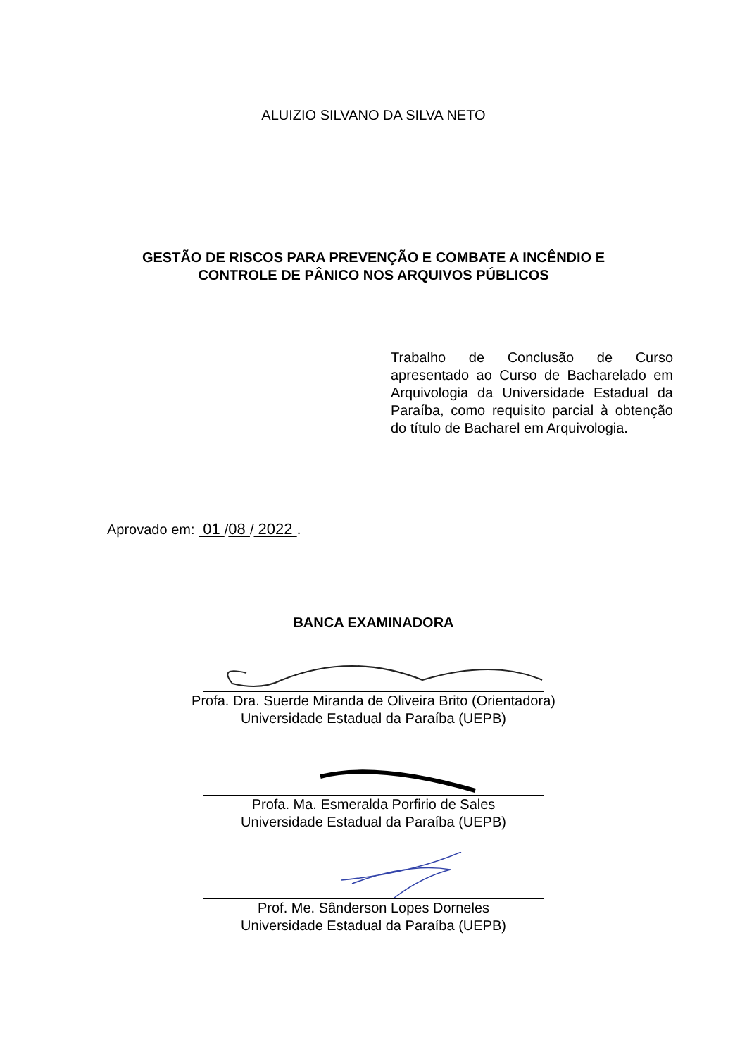ALUIZIO SILVANO DA SILVA NETO
GESTÃO DE RISCOS PARA PREVENÇÃO E COMBATE A INCÊNDIO E
CONTROLE DE PÂNICO NOS ARQUIVOS PÚBLICOS
Trabalho de Conclusão de Curso apresentado ao Curso de Bacharelado em Arquivologia da Universidade Estadual da Paraíba, como requisito parcial à obtenção do título de Bacharel em Arquivologia.
Aprovado em: 01 /08 / 2022 .
BANCA EXAMINADORA
Profa. Dra. Suerde Miranda de Oliveira Brito (Orientadora)
Universidade Estadual da Paraíba (UEPB)
Profa. Ma. Esmeralda Porfirio de Sales
Universidade Estadual da Paraíba (UEPB)
Prof. Me. Sânderson Lopes Dorneles
Universidade Estadual da Paraíba (UEPB)